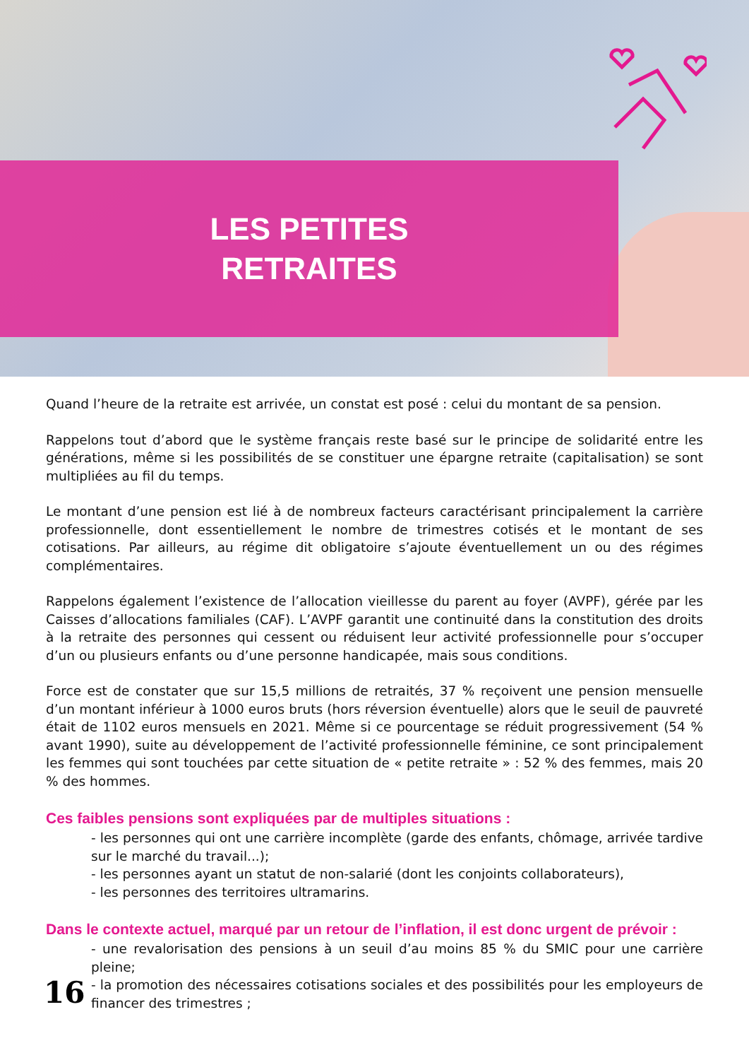LES PETITES
RETRAITES
Quand l’heure de la retraite est arrivée, un constat est posé : celui du montant de sa pension.
Rappelons tout d’abord que le système français reste basé sur le principe de solidarité entre les générations, même si les possibilités de se constituer une épargne retraite (capitalisation) se sont multipliées au fil du temps.
Le montant d’une pension est lié à de nombreux facteurs caractérisant principalement la carrière professionnelle, dont essentiellement le nombre de trimestres cotisés et le montant de ses cotisations. Par ailleurs, au régime dit obligatoire s’ajoute éventuellement un ou des régimes complémentaires.
Rappelons également l’existence de l’allocation vieillesse du parent au foyer (AVPF), gérée par les Caisses d’allocations familiales (CAF). L’AVPF garantit une continuité dans la constitution des droits à la retraite des personnes qui cessent ou réduisent leur activité professionnelle pour s’occuper d’un ou plusieurs enfants ou d’une personne handicapée, mais sous conditions.
Force est de constater que sur 15,5 millions de retraités, 37 % reçoivent une pension mensuelle d’un montant inférieur à 1000 euros bruts (hors réversion éventuelle) alors que le seuil de pauvreté était de 1102 euros mensuels en 2021. Même si ce pourcentage se réduit progressivement (54 % avant 1990), suite au développement de l’activité professionnelle féminine, ce sont principalement les femmes qui sont touchées par cette situation de « petite retraite » : 52 % des femmes, mais 20 % des hommes.
Ces faibles pensions sont expliquées par de multiples situations :
- les personnes qui ont une carrière incomplète (garde des enfants, chômage, arrivée tardive sur le marché du travail...);
- les personnes ayant un statut de non-salarié (dont les conjoints collaborateurs),
- les personnes des territoires ultramarins.
Dans le contexte actuel, marqué par un retour de l’inflation, il est donc urgent de prévoir :
- une revalorisation des pensions à un seuil d’au moins 85 % du SMIC pour une carrière pleine;
- la promotion des nécessaires cotisations sociales et des possibilités pour les employeurs de financer des trimestres ;
16